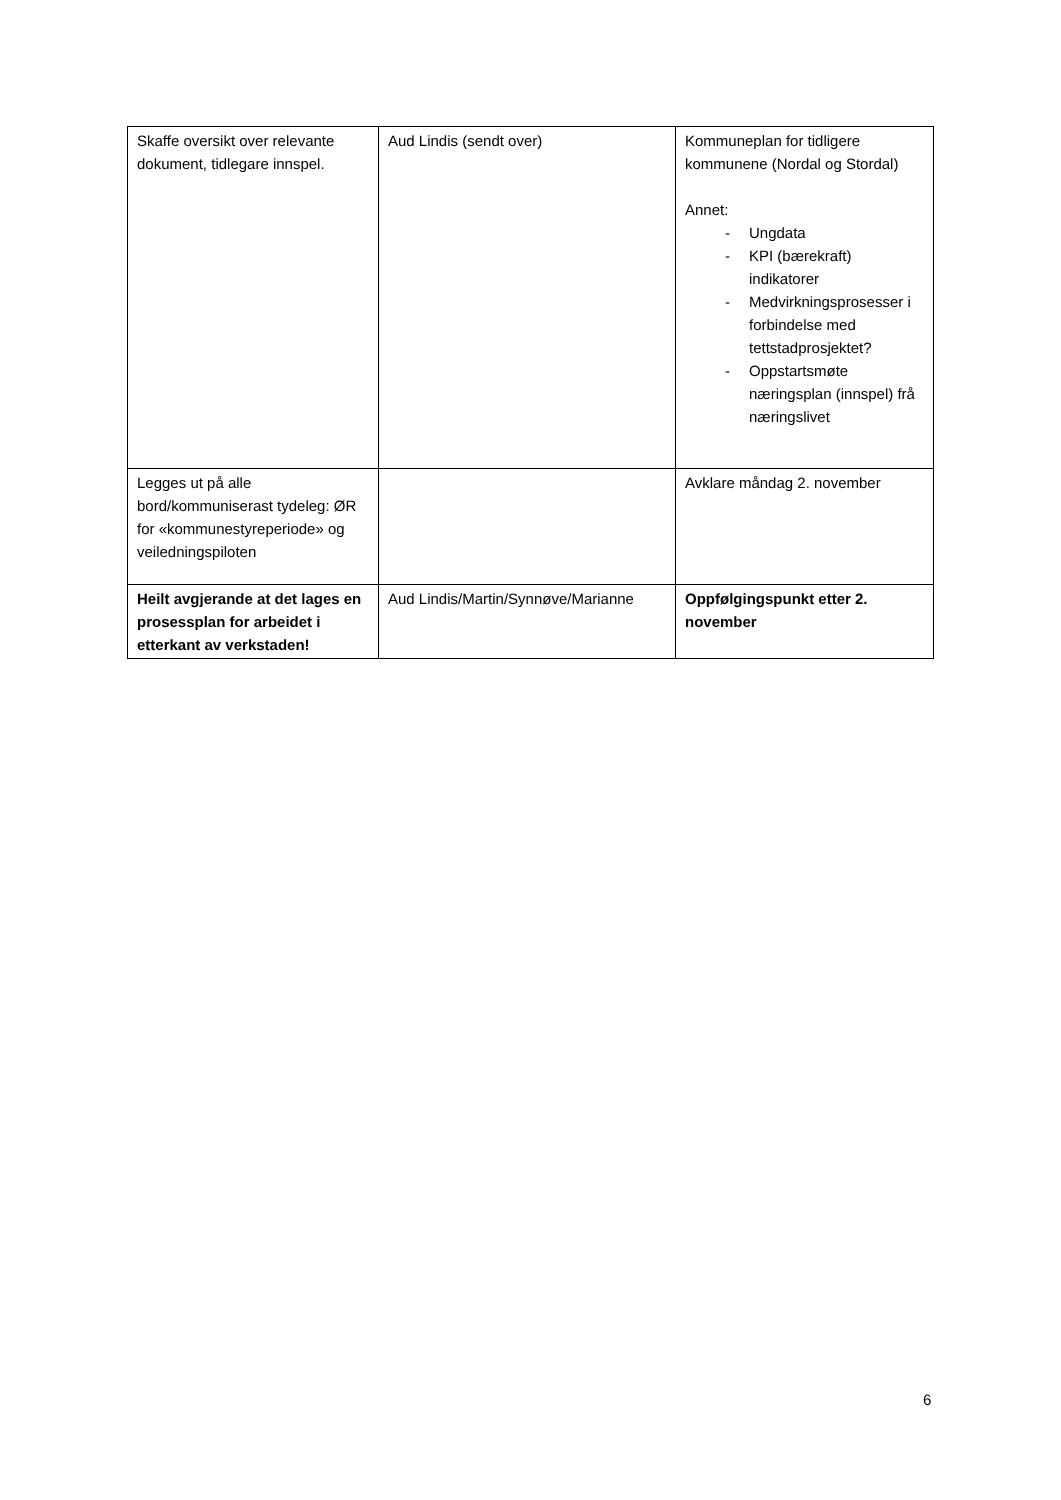| Skaffe oversikt over relevante dokument, tidlegare innspel. | Aud Lindis (sendt over) | Kommuneplan for tidligere kommunene (Nordal og Stordal) Annet: - Ungdata - KPI (bærekraft) indikatorer - Medvirkningsprosesser i forbindelse med tettstadprosjektet? - Oppstartsmøte næringsplan (innspel) frå næringslivet |
| Legges ut på alle bord/kommuniserast tydeleg: ØR for «kommunestyreperiode» og veiledningspiloten | | Avklare måndag 2. november |
| Heilt avgjerande at det lages en prosessplan for arbeidet i etterkant av verkstaden! | Aud Lindis/Martin/Synnøve/Marianne | Oppfølgingspunkt etter 2. november |
6